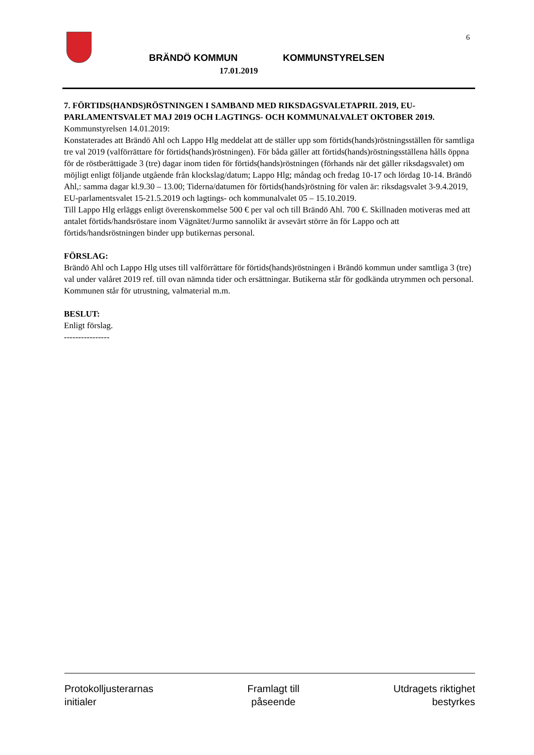6
BRÄNDÖ KOMMUN KOMMUNSTYRELSEN
17.01.2019
7. FÖRTIDS(HANDS)RÖSTNINGEN I SAMBAND MED RIKSDAGSVALETAPRIL 2019, EU-PARLAMENTSVALET MAJ 2019 OCH LAGTINGS- OCH KOMMUNALVALET OKTOBER 2019.
Kommunstyrelsen 14.01.2019:
Konstaterades att Brändö Ahl och Lappo Hlg meddelat att de ställer upp som förtids(hands)röstningsställen för samtliga tre val 2019 (valförrättare för förtids(hands)röstningen). För båda gäller att förtids(hands)röstningsställena hålls öppna för de röstberättigade 3 (tre) dagar inom tiden för förtids(hands)röstningen (förhands när det gäller riksdagsvalet) om möjligt enligt följande utgående från klockslag/datum; Lappo Hlg; måndag och fredag 10-17 och lördag 10-14. Brändö Ahl,: samma dagar kl.9.30 – 13.00; Tiderna/datumen för förtids(hands)röstning för valen är: riksdagsvalet 3-9.4.2019, EU-parlamentsvalet 15-21.5.2019 och lagtings- och kommunalvalet 05 – 15.10.2019.
Till Lappo Hlg erläggs enligt överenskommelse 500 € per val och till Brändö Ahl. 700 €. Skillnaden motiveras med att antalet förtids/handsröstare inom Vägnätet/Jurmo sannolikt är avsevärt större än för Lappo och att förtids/handsröstningen binder upp butikernas personal.
FÖRSLAG:
Brändö Ahl och Lappo Hlg utses till valförrättare för förtids(hands)röstningen i Brändö kommun under samtliga 3 (tre) val under valåret 2019 ref. till ovan nämnda tider och ersättningar. Butikerna står för godkända utrymmen och personal.
Kommunen står för utrustning, valmaterial m.m.
BESLUT:
Enligt förslag.
----------------
Protokolljusterarnas
initialer
Framlagt till
påseende
Utdragets riktighet
bestyrkes